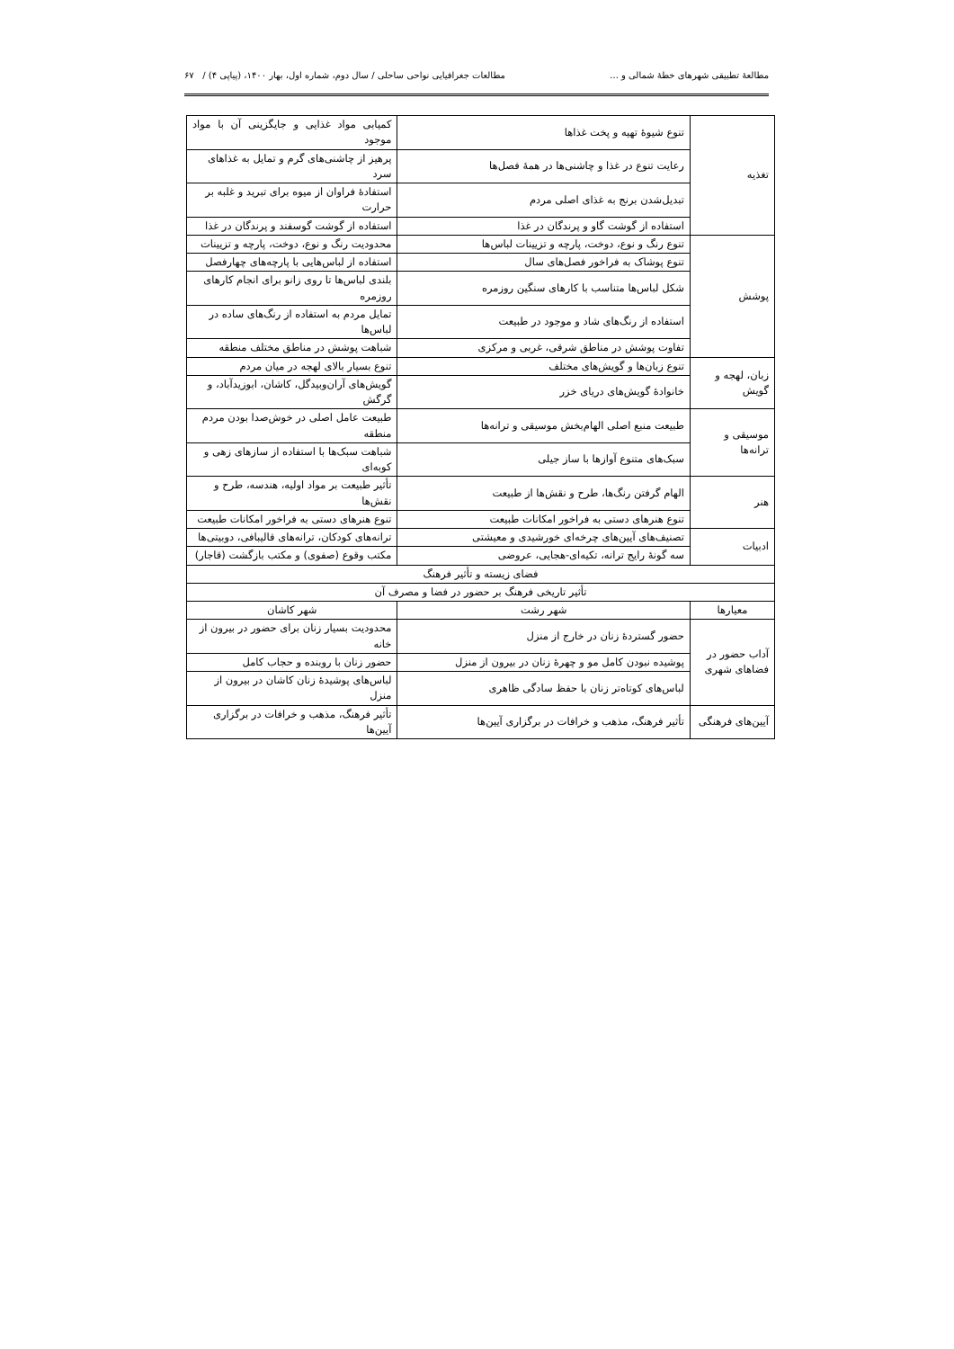مطالعهٔ تطبیقی شهرهای خطهٔ شمالی و ... مطالعات جغرافیایی نواحی ساحلی / سال دوم، شماره اول، بهار ۱۴۰۰، (پیاپی ۴) / ۶۷
| تغذیه | تنوع شیوهٔ تهیه و پخت غذاها | کمیابی مواد غذایی و جایگزینی آن با مواد موجود |
| | رعایت تنوع در غذا و چاشنی‌ها در همهٔ فصل‌ها | پرهیز از چاشنی‌های گرم و تمایل به غذاهای سرد |
| | تبدیل‌شدن برنج به غذای اصلی مردم | استفادهٔ فراوان از میوه برای تبرید و غلبه بر حرارت |
| | استفاده از گوشت گاو و پرندگان در غذا | استفاده از گوشت گوسفند و پرندگان در غذا |
| پوشش | تنوع رنگ و نوع، دوخت، پارچه و تزیینات لباس‌ها | محدودیت رنگ و نوع، دوخت، پارچه و تزیینات |
| | تنوع پوشاک به فراخور فصل‌های سال | استفاده از لباس‌هایی با پارچه‌های چهارفصل |
| | شکل لباس‌ها متناسب با کارهای سنگین روزمره | بلندی لباس‌ها تا روی زانو برای انجام کارهای روزمره |
| | استفاده از رنگ‌های شاد و موجود در طبیعت | تمایل مردم به استفاده از رنگ‌های ساده در لباس‌ها |
| | تفاوت پوشش در مناطق شرقی، غربی و مرکزی | شباهت پوشش در مناطق مختلف منطقه |
| زبان، لهجه و گویش | تنوع زبان‌ها و گویش‌های مختلف | تنوع بسیار بالای لهجه در میان مردم |
| | خانوادهٔ گویش‌های دریای خزر | گویش‌های آران‌وبیدگل، کاشان، ابوزیدآباد، و گرگش |
| موسیقی و ترانه‌ها | طبیعت منبع اصلی الهام‌بخش موسیقی و ترانه‌ها | طبیعت عامل اصلی در خوش‌صدا بودن مردم منطقه |
| | سبک‌های متنوع آوازها با ساز جیلی | شباهت سبک‌ها با استفاده از سازهای زهی و کوبه‌ای |
| هنر | الهام گرفتن رنگ‌ها، طرح و نقش‌ها از طبیعت | تأثیر طبیعت بر مواد اولیه، هندسه، طرح و نقش‌ها |
| | تنوع هنرهای دستی به فراخور امکانات طبیعت | تنوع هنرهای دستی به فراخور امکانات طبیعت |
| ادبیات | تصنیف‌های آیین‌های چرخه‌ای خورشیدی و معیشتی | ترانه‌های کودکان، ترانه‌های قالیبافی، دوبیتی‌ها |
| | سه گونهٔ رایج ترانه، تکیه‌ای-هجایی، عروضی | مکتب وقوع (صفوی) و مکتب بازگشت (قاجار) |
| فضای زیسته و تأثیر فرهنگ | | |
| تأثیر تاریخی فرهنگ بر حضور در فضا و مصرف آن | | |
| معیارها | شهر رشت | شهر کاشان |
| آداب حضور در فضاهای شهری | حضور گستردهٔ زنان در خارج از منزل | محدودیت بسیار زنان برای حضور در بیرون از خانه |
| | پوشیده نبودن کامل مو و چهرهٔ زنان در بیرون از منزل | حضور زنان با روبنده و حجاب کامل |
| | لباس‌های کوتاه‌تر زنان با حفظ سادگی ظاهری | لباس‌های پوشیدهٔ زنان کاشان در بیرون از منزل |
| آیین‌های فرهنگی | تأثیر فرهنگ، مذهب و خرافات در برگزاری آیین‌ها | تأثیر فرهنگ، مذهب و خرافات در برگزاری آیین‌ها |